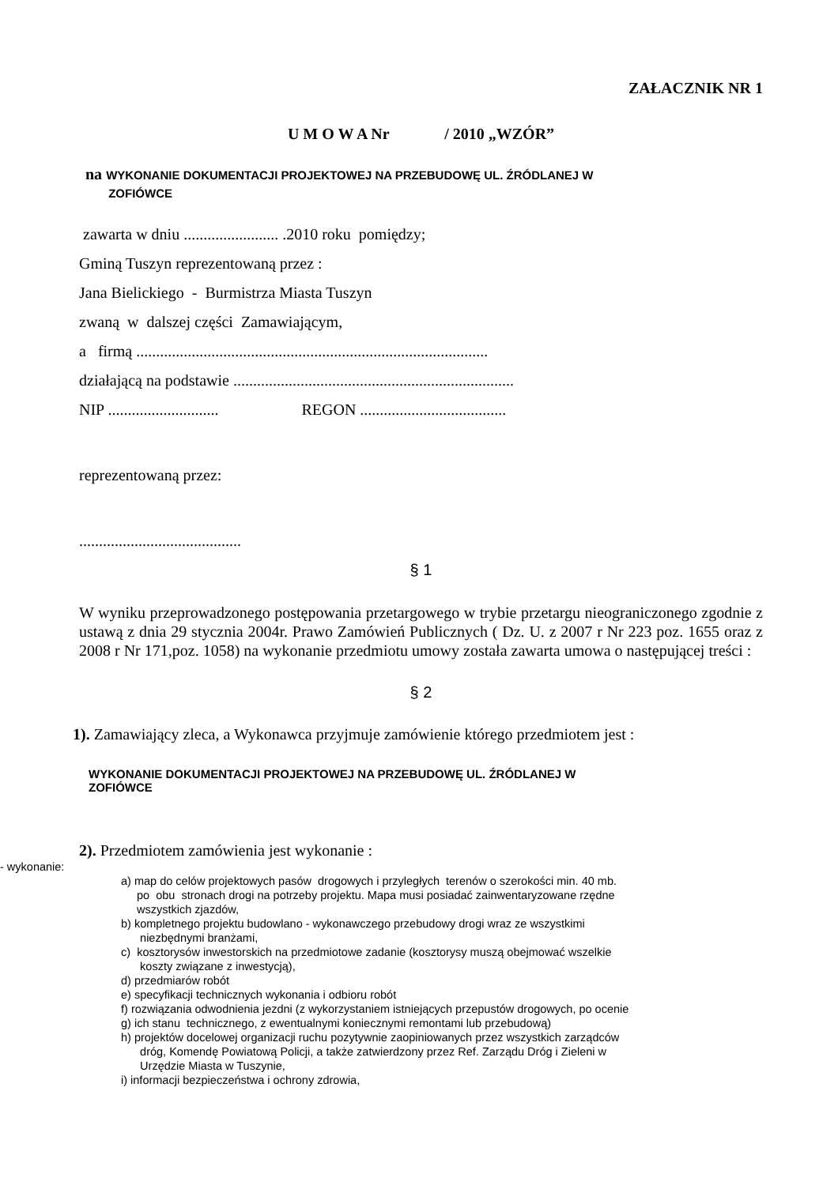ZAŁACZNIK NR 1
U M O W A Nr / 2010 „WZÓR”
na WYKONANIE DOKUMENTACJI PROJEKTOWEJ NA PRZEBUDOWĘ UL. ŹRÓDLANEJ W
ZOFIÓWCE
zawarta w dniu ........................ .2010 roku pomiędzy;
Gminą Tuszyn reprezentowaną przez :
Jana Bielickiego - Burmistrza Miasta Tuszyn
zwaną w dalszej części Zamawiającym,
a firmą .........................................................................................
działającą na podstawie .......................................................................
NIP ............................ REGON .....................................
reprezentowaną przez:
.........................................
§ 1
W wyniku przeprowadzonego postępowania przetargowego w trybie przetargu nieograniczonego zgodnie z ustawą z dnia 29 stycznia 2004r. Prawo Zamówień Publicznych ( Dz. U. z 2007 r Nr 223 poz. 1655 oraz z 2008 r Nr 171,poz. 1058) na wykonanie przedmiotu umowy została zawarta umowa o następującej treści :
§ 2
1). Zamawiający zleca, a Wykonawca przyjmuje zamówienie którego przedmiotem jest :
WYKONANIE DOKUMENTACJI PROJEKTOWEJ NA PRZEBUDOWĘ UL. ŹRÓDLANEJ W
ZOFIÓWCE
2). Przedmiotem zamówienia jest wykonanie :
- wykonanie:
a) map do celów projektowych pasów drogowych i przyległych terenów o szerokości min. 40 mb.
po obu stronach drogi na potrzeby projektu. Mapa musi posiadać zainwentaryzowane rzędne
wszystkich zjazdów,
b) kompletnego projektu budowlano - wykonawczego przebudowy drogi wraz ze wszystkimi
niezbędnymi branżami,
c) kosztorysów inwestorskich na przedmiotowe zadanie (kosztorysy muszą obejmować wszelkie
koszty związane z inwestycją),
d) przedmiarów robót
e) specyfikacji technicznych wykonania i odbioru robót
f) rozwiązania odwodnienia jezdni (z wykorzystaniem istniejących przepustów drogowych, po ocenie
g) ich stanu technicznego, z ewentualnymi koniecznymi remontami lub przebudową)
h) projektów docelowej organizacji ruchu pozytywnie zaopiniowanych przez wszystkich zarządców
dróg, Komendę Powiatową Policji, a także zatwierdzony przez Ref. Zarządu Dróg i Zieleni w
Urzędzie Miasta w Tuszynie,
i) informacji bezpieczeństwa i ochrony zdrowia,